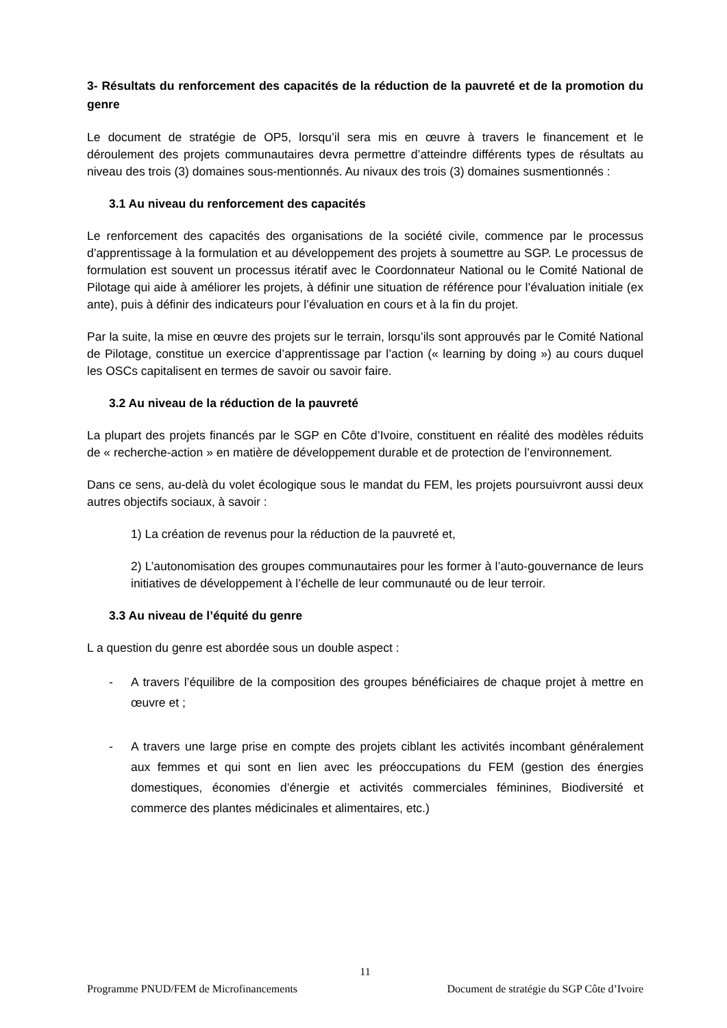3- Résultats du renforcement des capacités de la réduction de la pauvreté et de la promotion du genre
Le document de stratégie de OP5, lorsqu’il sera mis en œuvre à travers le financement et le déroulement des projets communautaires devra permettre d’atteindre différents types de résultats au niveau des trois (3) domaines sous-mentionnés. Au nivaux des trois (3) domaines susmentionnés :
3.1 Au niveau du renforcement des capacités
Le renforcement des capacités des organisations de la société civile, commence par le processus d’apprentissage à la formulation et au développement des projets à soumettre au SGP. Le processus de formulation est souvent un processus itératif avec le Coordonnateur National ou le Comité National de Pilotage qui aide à améliorer les projets, à définir une situation de référence pour l’évaluation initiale (ex ante), puis à définir des indicateurs pour l’évaluation en cours et à la fin du projet.
Par la suite, la mise en œuvre des projets sur le terrain, lorsqu’ils sont approuvés par le Comité National de Pilotage, constitue un exercice d’apprentissage par l’action (« learning by doing ») au cours duquel les OSCs capitalisent en termes de savoir ou savoir faire.
3.2 Au niveau de la réduction de la pauvreté
La plupart des projets financés par le SGP en Côte d’Ivoire, constituent en réalité des modèles réduits de « recherche-action » en matière de développement durable et de protection de l’environnement.
Dans ce sens, au-delà du volet écologique sous le mandat du FEM, les projets poursuivront aussi deux autres objectifs sociaux, à savoir :
1) La création de revenus pour la réduction de la pauvreté et,
2) L’autonomisation des groupes communautaires pour les former à l’auto-gouvernance de leurs initiatives de développement à l’échelle de leur communauté ou de leur terroir.
3.3 Au niveau de l’équité du genre
L a question du genre est abordée sous un double aspect :
- A travers l’équilibre de la composition des groupes bénéficiaires de chaque projet à mettre en œuvre et ;
- A travers une large prise en compte des projets ciblant les activités incombant généralement aux femmes et qui sont en lien avec les préoccupations du FEM (gestion des énergies domestiques, économies d’énergie et activités commerciales féminines, Biodiversité et commerce des plantes médicinales et alimentaires, etc.)
11
Programme PNUD/FEM de Microfinancements Document de stratégie du SGP Côte d’Ivoire